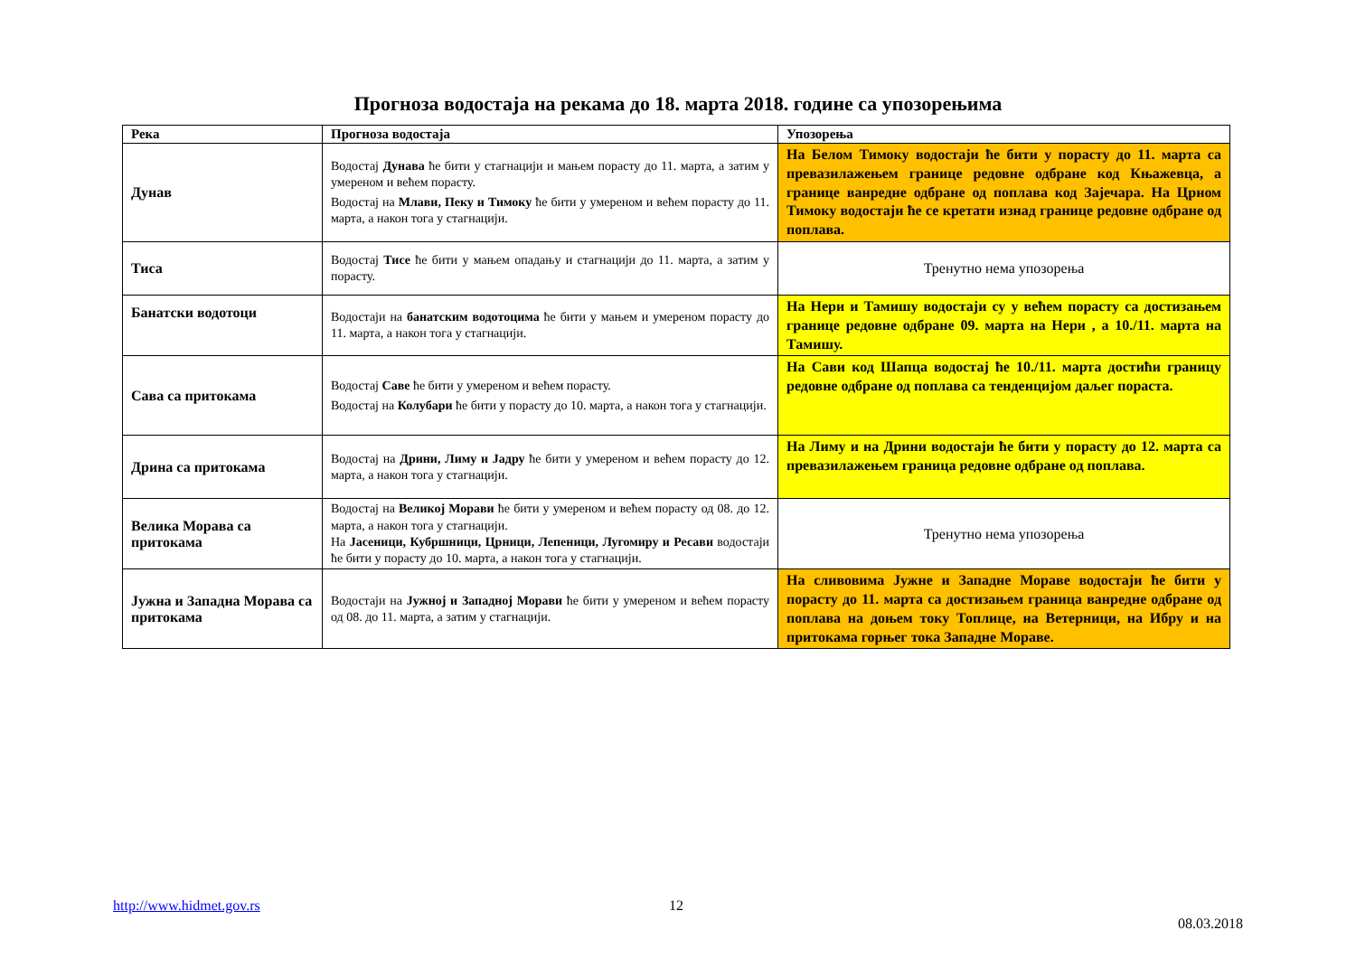Прогноза водостаја на рекама до 18. марта 2018. године са упозорењима
| Река | Прогноза водостаја | Упозорења |
| --- | --- | --- |
| Дунав | Водостај Дунава ће бити у стагнацији и мањем порасту до 11. марта, а затим у умереном и већем порасту. Водостај на Млави, Пеку и Тимоку ће бити у умереном и већем порасту до 11. марта, а након тога у стагнацији. | На Белом Тимоку водостаји ће бити у порасту до 11. марта са превазилажењем границе редовне одбране код Књажевца, а границе ванредне одбране од поплава код Зајечара. На Црном Тимоку водостаји ће се кретати изнад границе редовне одбране од поплава. |
| Тиса | Водостај Тисе ће бити у мањем опадању и стагнацији до 11. марта, а затим у порасту. | Тренутно нема упозорења |
| Банатски водотоци | Водостаји на банатским водотоцима ће бити у мањем и умереном порасту до 11. марта, а након тога у стагнацији. | На Нери и Тамишу водостаји су у већем порасту са достизањем границе редовне одбране 09. марта на Нери , а 10./11. марта на Тамишу. |
| Сава са притокама | Водостај Саве ће бити у умереном и већем порасту. Водостај на Колубари ће бити у порасту до 10. марта, а након тога у стагнацији. | На Сави код Шапца водостај ће 10./11. марта достићи границу редовне одбране од поплава са тенденцијом даљег пораста. |
| Дрина са притокама | Водостај на Дрини, Лиму и Јадру ће бити у умереном и већем порасту до 12. марта, а након тога у стагнацији. | На Лиму и на Дрини водостаји ће бити у порасту до 12. марта са превазилажењем граница редовне одбране од поплава. |
| Велика Морава са притокама | Водостај на Великој Морави ће бити у умереном и већем порасту од 08. до 12. марта, а након тога у стагнацији. На Јасеници, Кубршници, Црници, Лепеници, Лугомиру и Ресави водостаји ће бити у порасту до 10. марта, а након тога у стагнацији. | Тренутно нема упозорења |
| Јужна и Западна Морава са притокама | Водостаји на Јужној и Западној Морави ће бити у умереном и већем порасту од 08. до 11. марта, а затим у стагнацији. | На сливовима Јужне и Западне Мораве водостаји ће бити у порасту до 11. марта са достизањем граница ванредне одбране од поплава на доњем току Топлице, на Ветерници, на Ибру и на притокама горњег тока Западне Мораве. |
http://www.hidmet.gov.rs 12
08.03.2018